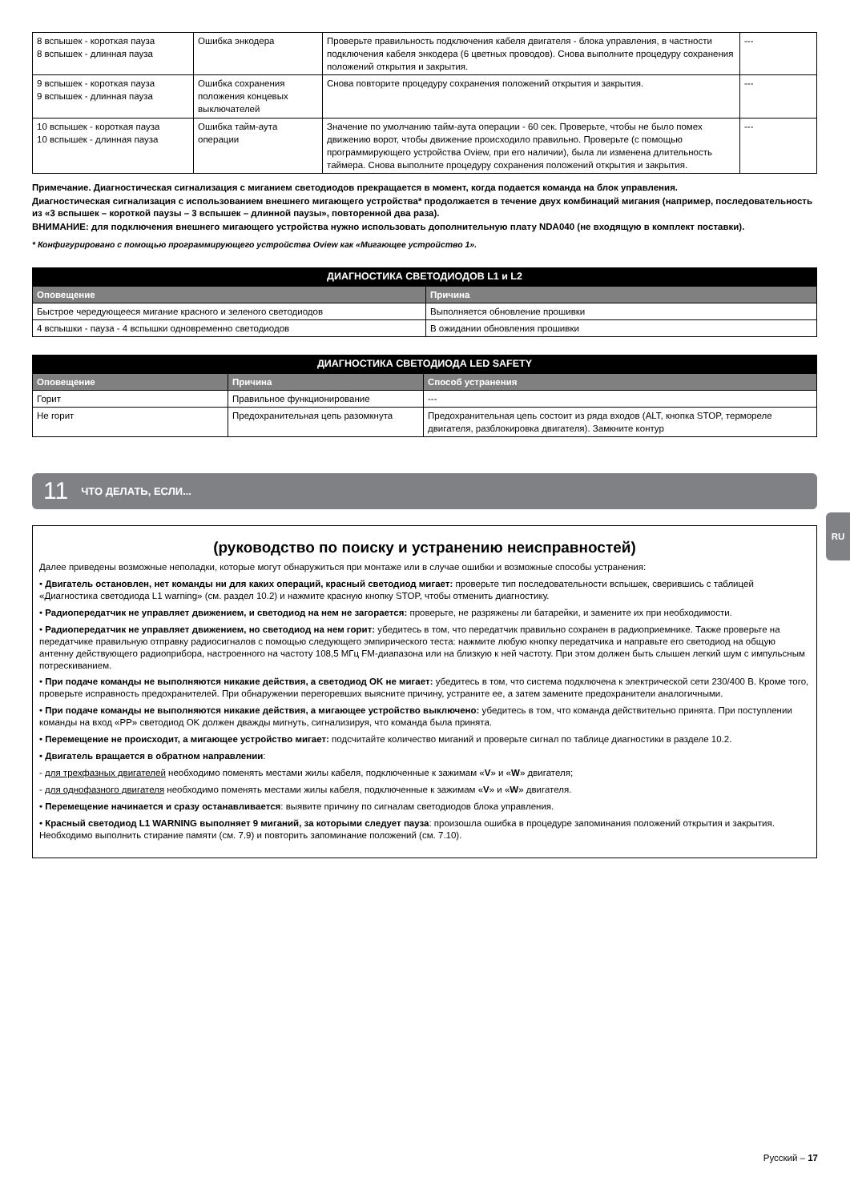| 8 вспышек - короткая пауза 8 вспышек - длинная пауза | Ошибка энкодера | Проверьте правильность подключения кабеля двигателя - блока управления, в частности подключения кабеля энкодера (6 цветных проводов). Снова выполните процедуру сохранения положений открытия и закрытия. | --- |
| 9 вспышек - короткая пауза 9 вспышек - длинная пауза | Ошибка сохранения положения концевых выключателей | Снова повторите процедуру сохранения положений открытия и закрытия. | --- |
| 10 вспышек - короткая пауза 10 вспышек - длинная пауза | Ошибка тайм-аута операции | Значение по умолчанию тайм-аута операции - 60 сек. Проверьте, чтобы не было помех движению ворот, чтобы движение происходило правильно. Проверьте (с помощью программирующего устройства Oview, при его наличии), была ли изменена длительность таймера. Снова выполните процедуру сохранения положений открытия и закрытия. | --- |
Примечание. Диагностическая сигнализация с миганием светодиодов прекращается в момент, когда подается команда на блок управления.
Диагностическая сигнализация с использованием внешнего мигающего устройства* продолжается в течение двух комбинаций мигания (например, последовательность из «3 вспышек – короткой паузы – 3 вспышек – длинной паузы», повторенной два раза).
ВНИМАНИЕ: для подключения внешнего мигающего устройства нужно использовать дополнительную плату NDA040 (не входящую в комплект поставки).
* Конфигурировано с помощью программирующего устройства Oview как «Мигающее устройство 1».
| ДИАГНОСТИКА СВЕТОДИОДОВ L1 и L2 | |
| --- | --- |
| Оповещение | Причина |
| Быстрое чередующееся мигание красного и зеленого светодиодов | Выполняется обновление прошивки |
| 4 вспышки - пауза - 4 вспышки одновременно светодиодов | В ожидании обновления прошивки |
| ДИАГНОСТИКА СВЕТОДИОДА LED SAFETY | | |
| --- | --- | --- |
| Оповещение | Причина | Способ устранения |
| Горит | Правильное функционирование | --- |
| Не горит | Предохранительная цепь разомкнута | Предохранительная цепь состоит из ряда входов (ALT, кнопка STOP, термореле двигателя, разблокировка двигателя). Замкните контур |
11 ЧТО ДЕЛАТЬ, ЕСЛИ...
(руководство по поиску и устранению неисправностей)
Далее приведены возможные неполадки, которые могут обнаружиться при монтаже или в случае ошибки и возможные способы устранения:
• Двигатель остановлен, нет команды ни для каких операций, красный светодиод мигает: проверьте тип последовательности вспышек, сверившись с таблицей «Диагностика светодиода L1 warning» (см. раздел 10.2) и нажмите красную кнопку STOP, чтобы отменить диагностику.
• Радиопередатчик не управляет движением, и светодиод на нем не загорается: проверьте, не разряжены ли батарейки, и замените их при необходимости.
• Радиопередатчик не управляет движением, но светодиод на нем горит: убедитесь в том, что передатчик правильно сохранен в радиоприемнике. Также проверьте на передатчике правильную отправку радиосигналов с помощью следующего эмпирического теста: нажмите любую кнопку передатчика и направьте его светодиод на общую антенну действующего радиоприбора, настроенного на частоту 108,5 МГц FM-диапазона или на близкую к ней частоту. При этом должен быть слышен легкий шум с импульсным потрескиванием.
• При подаче команды не выполняются никакие действия, а светодиод OK не мигает: убедитесь в том, что система подключена к электрической сети 230/400 В. Кроме того, проверьте исправность предохранителей. При обнаружении перегоревших выясните причину, устраните ее, а затем замените предохранители аналогичными.
• При подаче команды не выполняются никакие действия, а мигающее устройство выключено: убедитесь в том, что команда действительно принята. При поступлении команды на вход «PP» светодиод OK должен дважды мигнуть, сигнализируя, что команда была принята.
• Перемещение не происходит, а мигающее устройство мигает: подсчитайте количество миганий и проверьте сигнал по таблице диагностики в разделе 10.2.
• Двигатель вращается в обратном направлении:
- для трехфазных двигателей необходимо поменять местами жилы кабеля, подключенные к зажимам «V» и «W» двигателя;
- для однофазного двигателя необходимо поменять местами жилы кабеля, подключенные к зажимам «V» и «W» двигателя.
• Перемещение начинается и сразу останавливается: выявите причину по сигналам светодиодов блока управления.
• Красный светодиод L1 WARNING выполняет 9 миганий, за которыми следует пауза: произошла ошибка в процедуре запоминания положений открытия и закрытия. Необходимо выполнить стирание памяти (см. 7.9) и повторить запоминание положений (см. 7.10).
RU
Русский – 17